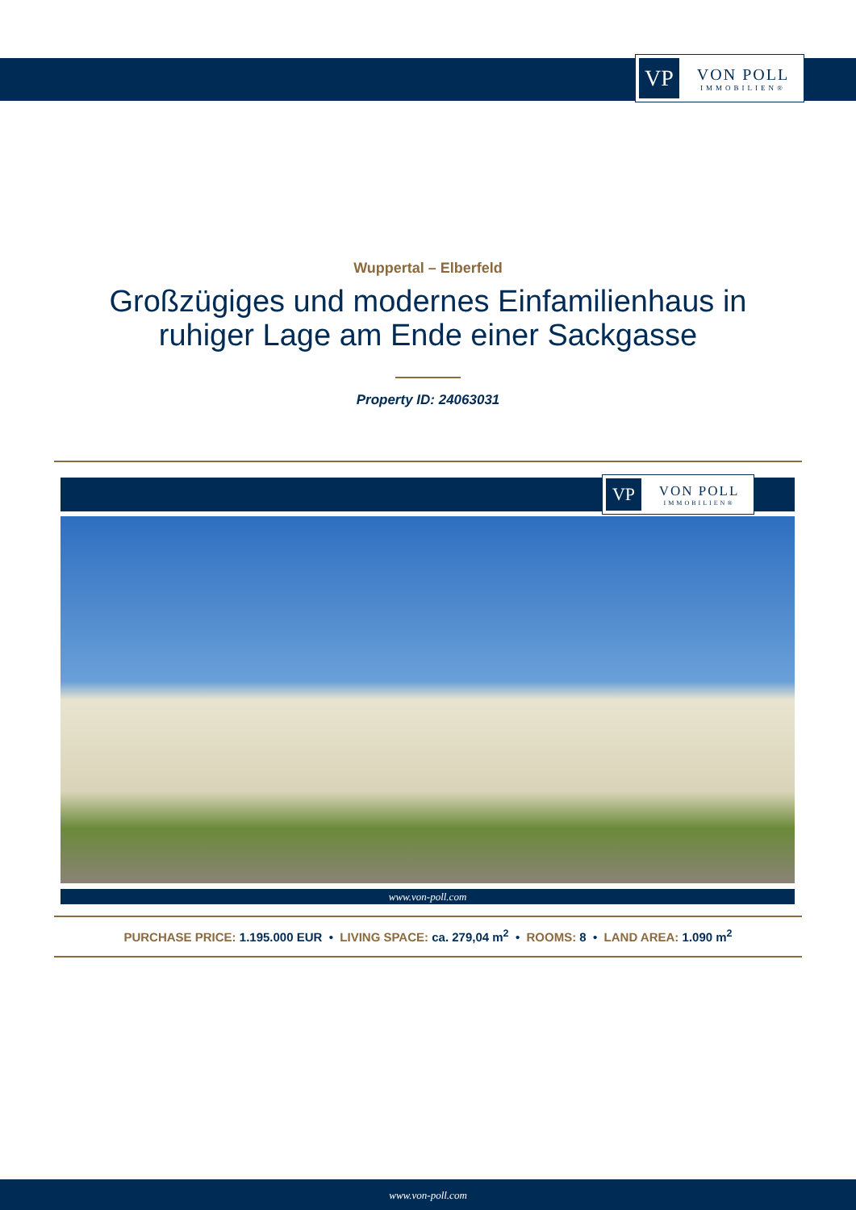VP
VON POLL
IMMOBILIEN®
Wuppertal – Elberfeld
Großzügiges und modernes Einfamilienhaus in
ruhiger Lage am Ende einer Sackgasse
Property ID: 24063031
VP
VON POLL
IMMOBILIEN®
www.von-poll.com
PURCHASE PRICE: 1.195.000 EUR • LIVING SPACE: ca. 279,04 m<sup>2</sup> • ROOMS: 8 • LAND AREA: 1.090 m<sup>2</sup>
www.von-poll.com